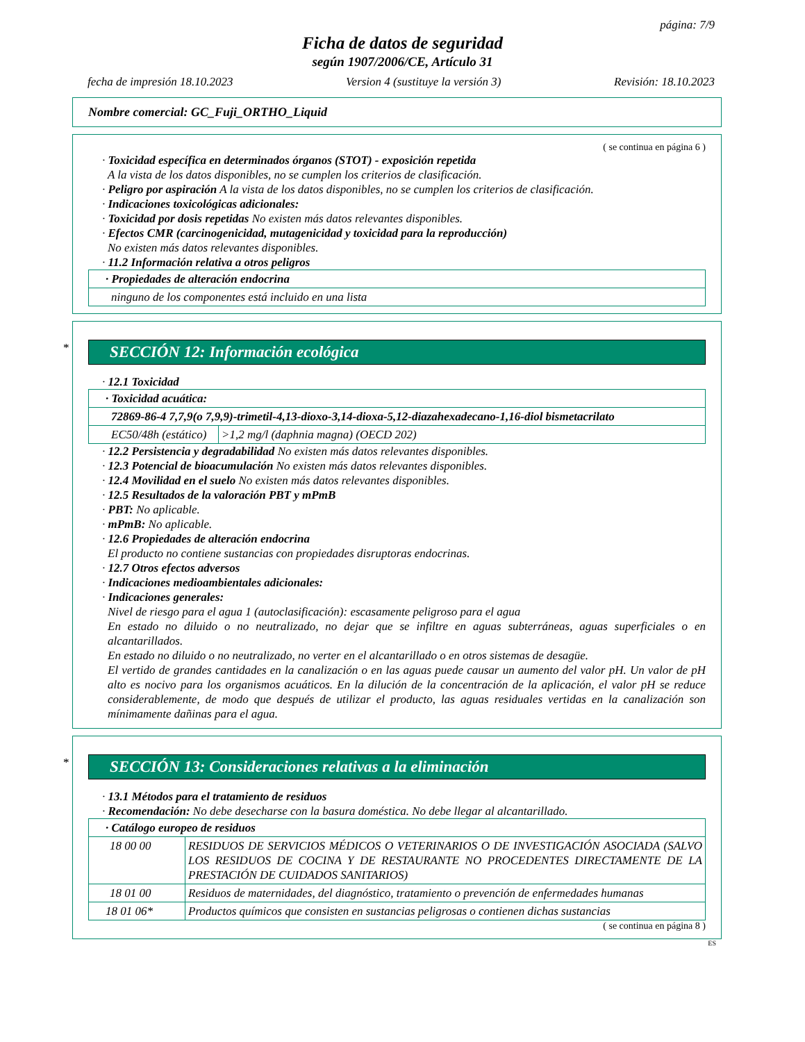página: 7/9
Ficha de datos de seguridad
según 1907/2006/CE, Artículo 31
fecha de impresión 18.10.2023 Version 4 (sustituye la versión 3) Revisión: 18.10.2023
Nombre comercial: GC_Fuji_ORTHO_Liquid
( se continua en página 6 )
· Toxicidad específica en determinados órganos (STOT) - exposición repetida
A la vista de los datos disponibles, no se cumplen los criterios de clasificación.
· Peligro por aspiración A la vista de los datos disponibles, no se cumplen los criterios de clasificación.
· Indicaciones toxicológicas adicionales:
· Toxicidad por dosis repetidas No existen más datos relevantes disponibles.
· Efectos CMR (carcinogenicidad, mutagenicidad y toxicidad para la reproducción)
No existen más datos relevantes disponibles.
· 11.2 Información relativa a otros peligros
| · Propiedades de alteración endocrina |
| ninguno de los componentes está incluido en una lista |
*
SECCIÓN 12: Información ecológica
· 12.1 Toxicidad
| · Toxicidad acuática: | |
| 72869-86-4 7,7,9(o 7,9,9)-trimetil-4,13-dioxo-3,14-dioxa-5,12-diazahexadecano-1,16-diol bismetacrilato | |
| EC50/48h (estático) | >1,2 mg/l (daphnia magna) (OECD 202) |
· 12.2 Persistencia y degradabilidad No existen más datos relevantes disponibles.
· 12.3 Potencial de bioacumulación No existen más datos relevantes disponibles.
· 12.4 Movilidad en el suelo No existen más datos relevantes disponibles.
· 12.5 Resultados de la valoración PBT y mPmB
· PBT: No aplicable.
· mPmB: No aplicable.
· 12.6 Propiedades de alteración endocrina
El producto no contiene sustancias con propiedades disruptoras endocrinas.
· 12.7 Otros efectos adversos
· Indicaciones medioambientales adicionales:
· Indicaciones generales:
Nivel de riesgo para el agua 1 (autoclasificación): escasamente peligroso para el agua
En estado no diluido o no neutralizado, no dejar que se infiltre en aguas subterráneas, aguas superficiales o en alcantarillados.
En estado no diluido o no neutralizado, no verter en el alcantarillado o en otros sistemas de desagüe.
El vertido de grandes cantidades en la canalización o en las aguas puede causar un aumento del valor pH. Un valor de pH alto es nocivo para los organismos acuáticos. En la dilución de la concentración de la aplicación, el valor pH se reduce considerablemente, de modo que después de utilizar el producto, las aguas residuales vertidas en la canalización son mínimamente dañinas para el agua.
*
SECCIÓN 13: Consideraciones relativas a la eliminación
· 13.1 Métodos para el tratamiento de residuos
· Recomendación: No debe desecharse con la basura doméstica. No debe llegar al alcantarillado.
| · Catálogo europeo de residuos | |
| 18 00 00 | RESIDUOS DE SERVICIOS MÉDICOS O VETERINARIOS O DE INVESTIGACIÓN ASOCIADA (SALVO LOS RESIDUOS DE COCINA Y DE RESTAURANTE NO PROCEDENTES DIRECTAMENTE DE LA PRESTACIÓN DE CUIDADOS SANITARIOS) |
| 18 01 00 | Residuos de maternidades, del diagnóstico, tratamiento o prevención de enfermedades humanas |
| 18 01 06* | Productos químicos que consisten en sustancias peligrosas o contienen dichas sustancias |
( se continua en página 8 )
ES